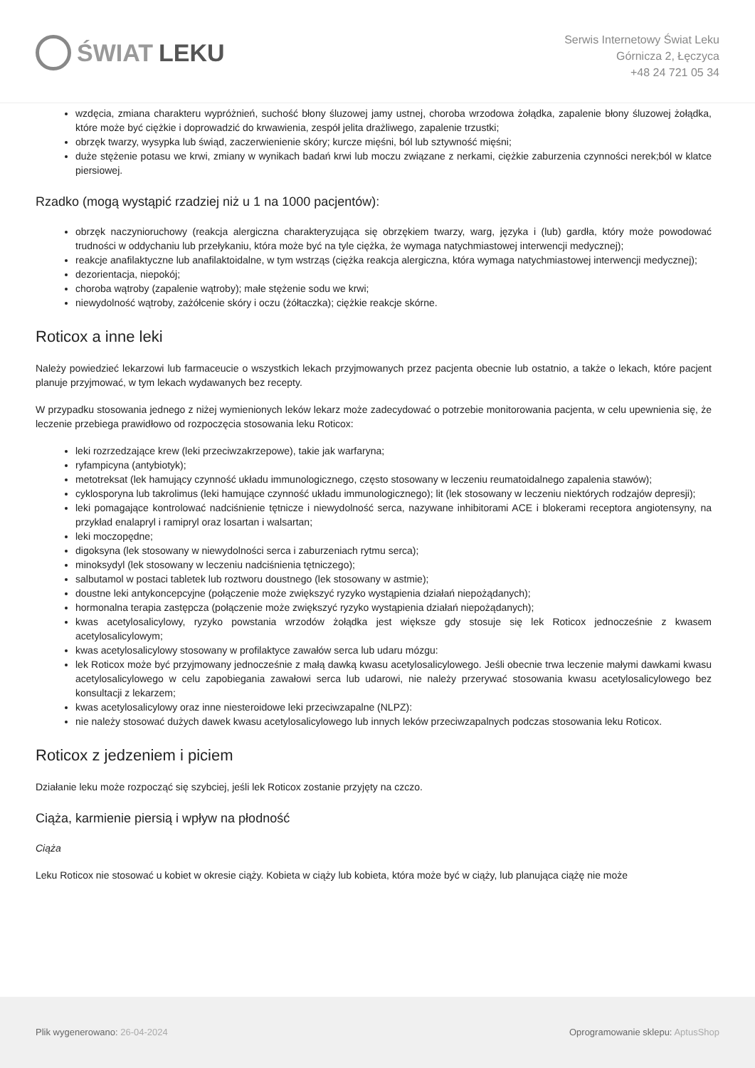ŚWIAT LEKU
Serwis Internetowy Świat Leku
Górnicza 2, Łęczyca
+48 24 721 05 34
wzdęcia, zmiana charakteru wypróżnień, suchość błony śluzowej jamy ustnej, choroba wrzodowa żołądka, zapalenie błony śluzowej żołądka, które może być ciężkie i doprowadzić do krwawienia, zespół jelita drażliwego, zapalenie trzustki;
obrzęk twarzy, wysypka lub świąd, zaczerwienienie skóry; kurcze mięśni, ból lub sztywność mięśni;
duże stężenie potasu we krwi, zmiany w wynikach badań krwi lub moczu związane z nerkami, ciężkie zaburzenia czynności nerek;ból w klatce piersiowej.
Rzadko (mogą wystąpić rzadziej niż u 1 na 1000 pacjentów):
obrzęk naczynioruchowy (reakcja alergiczna charakteryzująca się obrzękiem twarzy, warg, języka i (lub) gardła, który może powodować trudności w oddychaniu lub przełykaniu, która może być na tyle ciężka, że wymaga natychmiastowej interwencji medycznej);
reakcje anafilaktyczne lub anafilaktoidalne, w tym wstrząs (ciężka reakcja alergiczna, która wymaga natychmiastowej interwencji medycznej);
dezorientacja, niepokój;
choroba wątroby (zapalenie wątroby); małe stężenie sodu we krwi;
niewydolność wątroby, zażółcenie skóry i oczu (żółtaczka); ciężkie reakcje skórne.
Roticox a inne leki
Należy powiedzieć lekarzowi lub farmaceucie o wszystkich lekach przyjmowanych przez pacjenta obecnie lub ostatnio, a także o lekach, które pacjent planuje przyjmować, w tym lekach wydawanych bez recepty.
W przypadku stosowania jednego z niżej wymienionych leków lekarz może zadecydować o potrzebie monitorowania pacjenta, w celu upewnienia się, że leczenie przebiega prawidłowo od rozpoczęcia stosowania leku Roticox:
leki rozrzedzające krew (leki przeciwzakrzepowe), takie jak warfaryna;
ryfampicyna (antybiotyk);
metotreksat (lek hamujący czynność układu immunologicznego, często stosowany w leczeniu reumatoidalnego zapalenia stawów);
cyklosporyna lub takrolimus (leki hamujące czynność układu immunologicznego); lit (lek stosowany w leczeniu niektórych rodzajów depresji);
leki pomagające kontrolować nadciśnienie tętnicze i niewydolność serca, nazywane inhibitorami ACE i blokerami receptora angiotensyny, na przykład enalapryl i ramipryl oraz losartan i walsartan;
leki moczopędne;
digoksyna (lek stosowany w niewydolności serca i zaburzeniach rytmu serca);
minoksydyl (lek stosowany w leczeniu nadciśnienia tętniczego);
salbutamol w postaci tabletek lub roztworu doustnego (lek stosowany w astmie);
doustne leki antykoncepcyjne (połączenie może zwiększyć ryzyko wystąpienia działań niepożądanych);
hormonalna terapia zastępcza (połączenie może zwiększyć ryzyko wystąpienia działań niepożądanych);
kwas acetylosalicylowy, ryzyko powstania wrzodów żołądka jest większe gdy stosuje się lek Roticox jednocześnie z kwasem acetylosalicylowym;
kwas acetylosalicylowy stosowany w profilaktyce zawałów serca lub udaru mózgu:
lek Roticox może być przyjmowany jednocześnie z małą dawką kwasu acetylosalicylowego. Jeśli obecnie trwa leczenie małymi dawkami kwasu acetylosalicylowego w celu zapobiegania zawałowi serca lub udarowi, nie należy przerywać stosowania kwasu acetylosalicylowego bez konsultacji z lekarzem;
kwas acetylosalicylowy oraz inne niesteroidowe leki przeciwzapalne (NLPZ):
nie należy stosować dużych dawek kwasu acetylosalicylowego lub innych leków przeciwzapalnych podczas stosowania leku Roticox.
Roticox z jedzeniem i piciem
Działanie leku może rozpocząć się szybciej, jeśli lek Roticox zostanie przyjęty na czczo.
Ciąża, karmienie piersią i wpływ na płodność
Ciąża
Leku Roticox nie stosować u kobiet w okresie ciąży. Kobieta w ciąży lub kobieta, która może być w ciąży, lub planująca ciążę nie może
Plik wygenerowano: 26-04-2024
Oprogramowanie sklepu: AptusShop